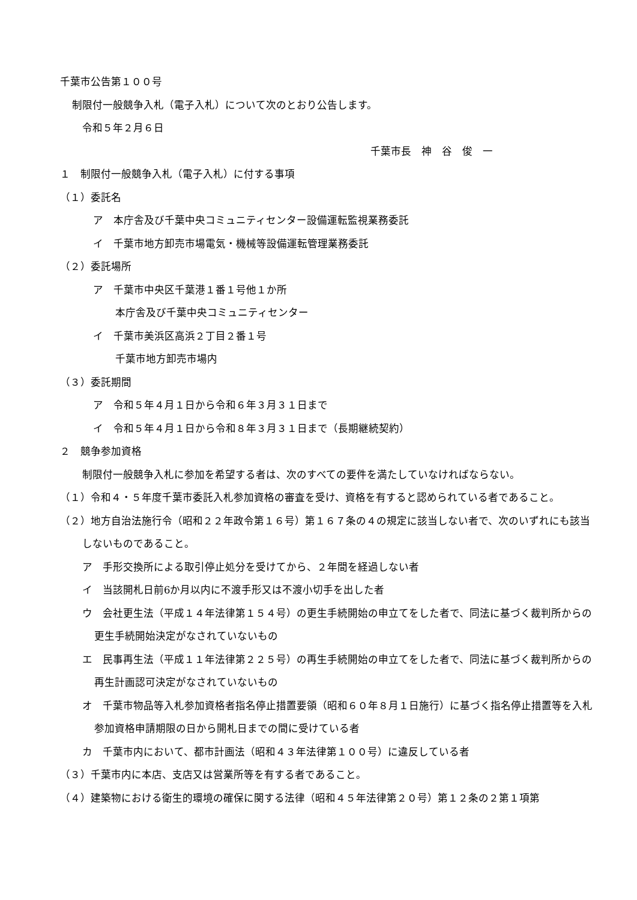千葉市公告第１００号
制限付一般競争入札（電子入札）について次のとおり公告します。
令和５年２月６日
千葉市長　神　谷　俊　一
１　制限付一般競争入札（電子入札）に付する事項
（１）委託名
ア　本庁舎及び千葉中央コミュニティセンター設備運転監視業務委託
イ　千葉市地方卸売市場電気・機械等設備運転管理業務委託
（２）委託場所
ア　千葉市中央区千葉港１番１号他１か所
本庁舎及び千葉中央コミュニティセンター
イ　千葉市美浜区高浜２丁目２番１号
千葉市地方卸売市場内
（３）委託期間
ア　令和５年４月１日から令和６年３月３１日まで
イ　令和５年４月１日から令和８年３月３１日まで（長期継続契約）
２　競争参加資格
制限付一般競争入札に参加を希望する者は、次のすべての要件を満たしていなければならない。
（１）令和４・５年度千葉市委託入札参加資格の審査を受け、資格を有すると認められている者であること。
（２）地方自治法施行令（昭和２２年政令第１６号）第１６７条の４の規定に該当しない者で、次のいずれにも該当しないものであること。
ア　手形交換所による取引停止処分を受けてから、２年間を経過しない者
イ　当該開札日前6か月以内に不渡手形又は不渡小切手を出した者
ウ　会社更生法（平成１４年法律第１５４号）の更生手続開始の申立てをした者で、同法に基づく裁判所からの更生手続開始決定がなされていないもの
エ　民事再生法（平成１１年法律第２２５号）の再生手続開始の申立てをした者で、同法に基づく裁判所からの再生計画認可決定がなされていないもの
オ　千葉市物品等入札参加資格者指名停止措置要領（昭和６０年８月１日施行）に基づく指名停止措置等を入札参加資格申請期限の日から開札日までの間に受けている者
カ　千葉市内において、都市計画法（昭和４３年法律第１００号）に違反している者
（３）千葉市内に本店、支店又は営業所等を有する者であること。
（４）建築物における衛生的環境の確保に関する法律（昭和４５年法律第２０号）第１２条の２第１項第